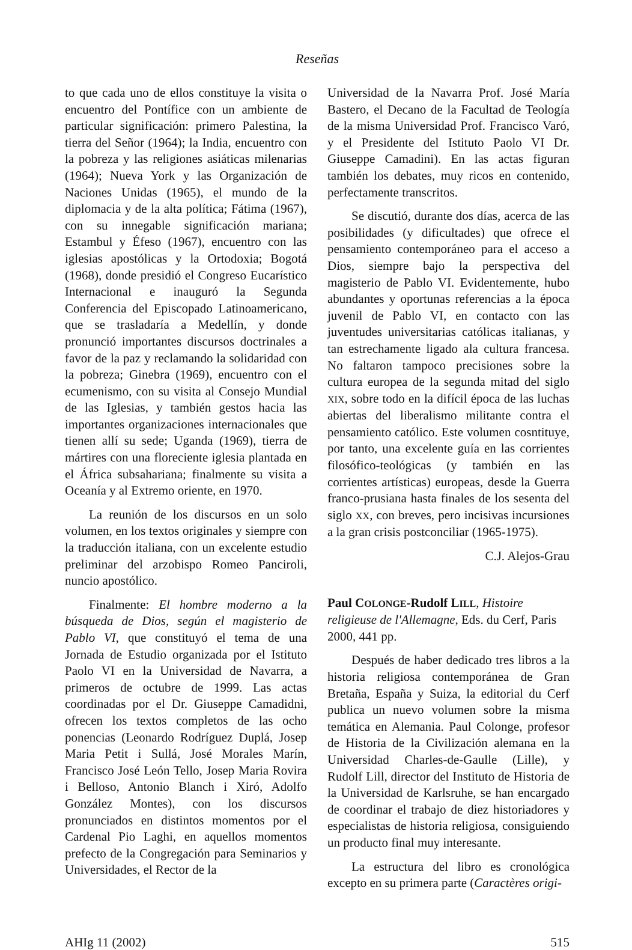Reseñas
to que cada uno de ellos constituye la visita o encuentro del Pontífice con un ambiente de particular significación: primero Palestina, la tierra del Señor (1964); la India, encuentro con la pobreza y las religiones asiáticas milenarias (1964); Nueva York y las Organización de Naciones Unidas (1965), el mundo de la diplomacia y de la alta política; Fátima (1967), con su innegable significación mariana; Estambul y Éfeso (1967), encuentro con las iglesias apostólicas y la Ortodoxia; Bogotá (1968), donde presidió el Congreso Eucarístico Internacional e inauguró la Segunda Conferencia del Episcopado Latinoamericano, que se trasladaría a Medellín, y donde pronunció importantes discursos doctrinales a favor de la paz y reclamando la solidaridad con la pobreza; Ginebra (1969), encuentro con el ecumenismo, con su visita al Consejo Mundial de las Iglesias, y también gestos hacia las importantes organizaciones internacionales que tienen allí su sede; Uganda (1969), tierra de mártires con una floreciente iglesia plantada en el África subsahariana; finalmente su visita a Oceanía y al Extremo oriente, en 1970.
La reunión de los discursos en un solo volumen, en los textos originales y siempre con la traducción italiana, con un excelente estudio preliminar del arzobispo Romeo Panciroli, nuncio apostólico.
Finalmente: El hombre moderno a la búsqueda de Dios, según el magisterio de Pablo VI, que constituyó el tema de una Jornada de Estudio organizada por el Istituto Paolo VI en la Universidad de Navarra, a primeros de octubre de 1999. Las actas coordinadas por el Dr. Giuseppe Camadidni, ofrecen los textos completos de las ocho ponencias (Leonardo Rodríguez Duplá, Josep Maria Petit i Sullá, José Morales Marín, Francisco José León Tello, Josep Maria Rovira i Belloso, Antonio Blanch i Xiró, Adolfo González Montes), con los discursos pronunciados en distintos momentos por el Cardenal Pio Laghi, en aquellos momentos prefecto de la Congregación para Seminarios y Universidades, el Rector de la
Universidad de la Navarra Prof. José María Bastero, el Decano de la Facultad de Teología de la misma Universidad Prof. Francisco Varó, y el Presidente del Istituto Paolo VI Dr. Giuseppe Camadini). En las actas figuran también los debates, muy ricos en contenido, perfectamente transcritos.
Se discutió, durante dos días, acerca de las posibilidades (y dificultades) que ofrece el pensamiento contemporáneo para el acceso a Dios, siempre bajo la perspectiva del magisterio de Pablo VI. Evidentemente, hubo abundantes y oportunas referencias a la época juvenil de Pablo VI, en contacto con las juventudes universitarias católicas italianas, y tan estrechamente ligado ala cultura francesa. No faltaron tampoco precisiones sobre la cultura europea de la segunda mitad del siglo XIX, sobre todo en la difícil época de las luchas abiertas del liberalismo militante contra el pensamiento católico. Este volumen cosntituye, por tanto, una excelente guía en las corrientes filosófico-teológicas (y también en las corrientes artísticas) europeas, desde la Guerra franco-prusiana hasta finales de los sesenta del siglo XX, con breves, pero incisivas incursiones a la gran crisis postconciliar (1965-1975).
C.J. Alejos-Grau
Paul COLONGE-Rudolf LILL, Histoire religieuse de l'Allemagne, Eds. du Cerf, Paris 2000, 441 pp.
Después de haber dedicado tres libros a la historia religiosa contemporánea de Gran Bretaña, España y Suiza, la editorial du Cerf publica un nuevo volumen sobre la misma temática en Alemania. Paul Colonge, profesor de Historia de la Civilización alemana en la Universidad Charles-de-Gaulle (Lille), y Rudolf Lill, director del Instituto de Historia de la Universidad de Karlsruhe, se han encargado de coordinar el trabajo de diez historiadores y especialistas de historia religiosa, consiguiendo un producto final muy interesante.
La estructura del libro es cronológica excepto en su primera parte (Caractères origi-
AHIg 11 (2002) 515